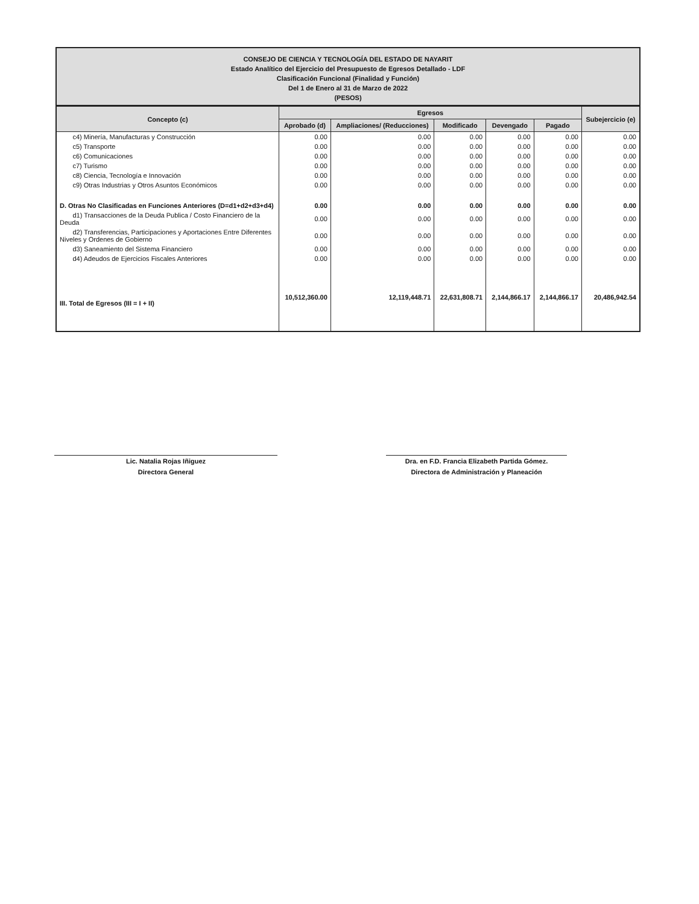CONSEJO DE CIENCIA Y TECNOLOGÍA DEL ESTADO DE NAYARIT
Estado Analítico del Ejercicio del Presupuesto de Egresos Detallado - LDF
Clasificación Funcional (Finalidad y Función)
Del 1 de Enero al 31 de Marzo de 2022
(PESOS)
| Concepto (c) | Egresos | | | | | Subejercicio (e) |
| --- | --- | --- | --- | --- | --- | --- |
| | Aprobado (d) | Ampliaciones/ (Reducciones) | Modificado | Devengado | Pagado | |
| c4) Minería, Manufacturas y Construcción | 0.00 | 0.00 | 0.00 | 0.00 | 0.00 | 0.00 |
| c5) Transporte | 0.00 | 0.00 | 0.00 | 0.00 | 0.00 | 0.00 |
| c6) Comunicaciones | 0.00 | 0.00 | 0.00 | 0.00 | 0.00 | 0.00 |
| c7) Turismo | 0.00 | 0.00 | 0.00 | 0.00 | 0.00 | 0.00 |
| c8) Ciencia, Tecnología e Innovación | 0.00 | 0.00 | 0.00 | 0.00 | 0.00 | 0.00 |
| c9) Otras Industrias y Otros Asuntos Económicos | 0.00 | 0.00 | 0.00 | 0.00 | 0.00 | 0.00 |
| D. Otras No Clasificadas en Funciones Anteriores (D=d1+d2+d3+d4) | 0.00 | 0.00 | 0.00 | 0.00 | 0.00 | 0.00 |
| d1) Transacciones de la Deuda Publica / Costo Financiero de la Deuda | 0.00 | 0.00 | 0.00 | 0.00 | 0.00 | 0.00 |
| d2) Transferencias, Participaciones y Aportaciones Entre Diferentes Niveles y Ordenes de Gobierno | 0.00 | 0.00 | 0.00 | 0.00 | 0.00 | 0.00 |
| d3) Saneamiento del Sistema Financiero | 0.00 | 0.00 | 0.00 | 0.00 | 0.00 | 0.00 |
| d4) Adeudos de Ejercicios Fiscales Anteriores | 0.00 | 0.00 | 0.00 | 0.00 | 0.00 | 0.00 |
| III. Total de Egresos (III = I + II) | 10,512,360.00 | 12,119,448.71 | 22,631,808.71 | 2,144,866.17 | 2,144,866.17 | 20,486,942.54 |
Lic. Natalia Rojas Iñiguez
Directora General
Dra. en F.D. Francia Elizabeth Partida Gómez.
Directora de Administración y Planeación